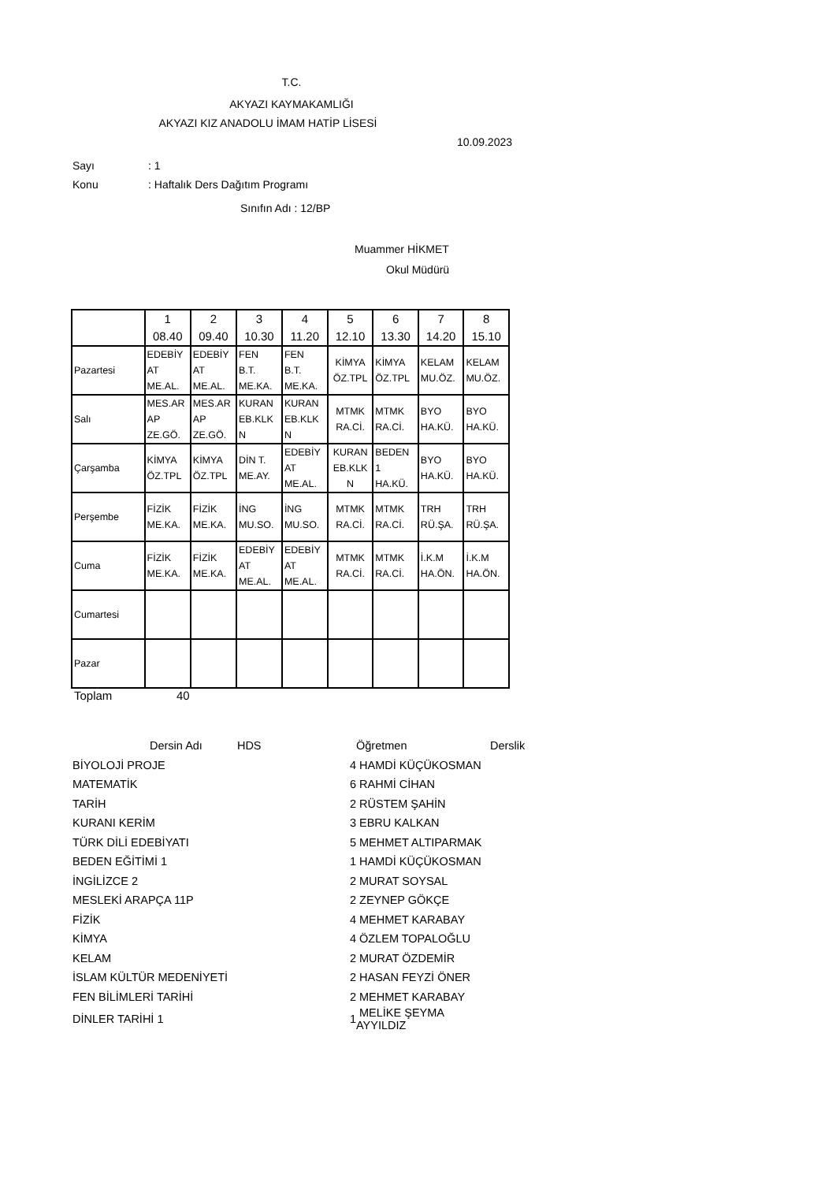T.C.
AKYAZI KAYMAKAMLIĞI
AKYAZI KIZ ANADOLU İMAM HATİP LİSESİ
10.09.2023
Sayı: 1
Konu: Haftalık Ders Dağıtım Programı
Sınıfın Adı : 12/BP
Muammer HİKMET
Okul Müdürü
| | 1 08.40 | 2 09.40 | 3 10.30 | 4 11.20 | 5 12.10 | 6 13.30 | 7 14.20 | 8 15.10 |
| Pazartesi | EDEBİY AT ME.AL. | EDEBİY AT ME.AL. | FEN B.T. ME.KA. | FEN B.T. ME.KA. | KİMYA ÖZ.TPL | KİMYA ÖZ.TPL | KELAM MU.ÖZ. | KELAM MU.ÖZ. |
| Salı | MES.AR AP ZE.GÖ. | MES.AR AP ZE.GÖ. | KURAN EB.KLK N | KURAN EB.KLK N | MTMK RA.Cİ. | MTMK RA.Cİ. | BYO HA.KÜ. | BYO HA.KÜ. |
| Çarşamba | KİMYA ÖZ.TPL | KİMYA ÖZ.TPL | DİN T. ME.AY. | EDEBİY AT ME.AL. | KURAN EB.KLK N | BEDEN 1 HA.KÜ. | BYO HA.KÜ. | BYO HA.KÜ. |
| Perşembe | FİZİK ME.KA. | FİZİK ME.KA. | İNG MU.SO. | İNG MU.SO. | MTMK RA.Cİ. | MTMK RA.Cİ. | TRH RÜ.ŞA. | TRH RÜ.ŞA. |
| Cuma | FİZİK ME.KA. | FİZİK ME.KA. | EDEBİY AT ME.AL. | EDEBİY AT ME.AL. | MTMK RA.Cİ. | MTMK RA.Cİ. | İ.K.M HA.ÖN. | İ.K.M HA.ÖN. |
| Cumartesi | | | | | | | | |
| Pazar | | | | | | | | |
Toplam 40
| Dersin Adı HDS | | Öğretmen | Derslik |
| BİYOLOJİ PROJE | 4 | HAMDİ KÜÇÜKOSMAN | |
| MATEMATİK | 6 | RAHMİ CİHAN | |
| TARİH | 2 | RÜSTEM ŞAHİN | |
| KURANI KERİM | 3 | EBRU KALKAN | |
| TÜRK DİLİ EDEBİYATI | 5 | MEHMET ALTIPARMAK | |
| BEDEN EĞİTİMİ 1 | 1 | HAMDİ KÜÇÜKOSMAN | |
| İNGİLİZCE 2 | 2 | MURAT SOYSAL | |
| MESLEKİ ARAPÇA 11P | 2 | ZEYNEP GÖKÇE | |
| FİZİK | 4 | MEHMET KARABAY | |
| KİMYA | 4 | ÖZLEM TOPALOĞLU | |
| KELAM | 2 | MURAT ÖZDEMİR | |
| İSLAM KÜLTÜR MEDENİYETİ | 2 | HASAN FEYZİ ÖNER | |
| FEN BİLİMLERİ TARİHİ | 2 | MEHMET KARABAY | |
| DİNLER TARİHİ 1 | 1 | MELİKE ŞEYMA AYYILDIZ | |